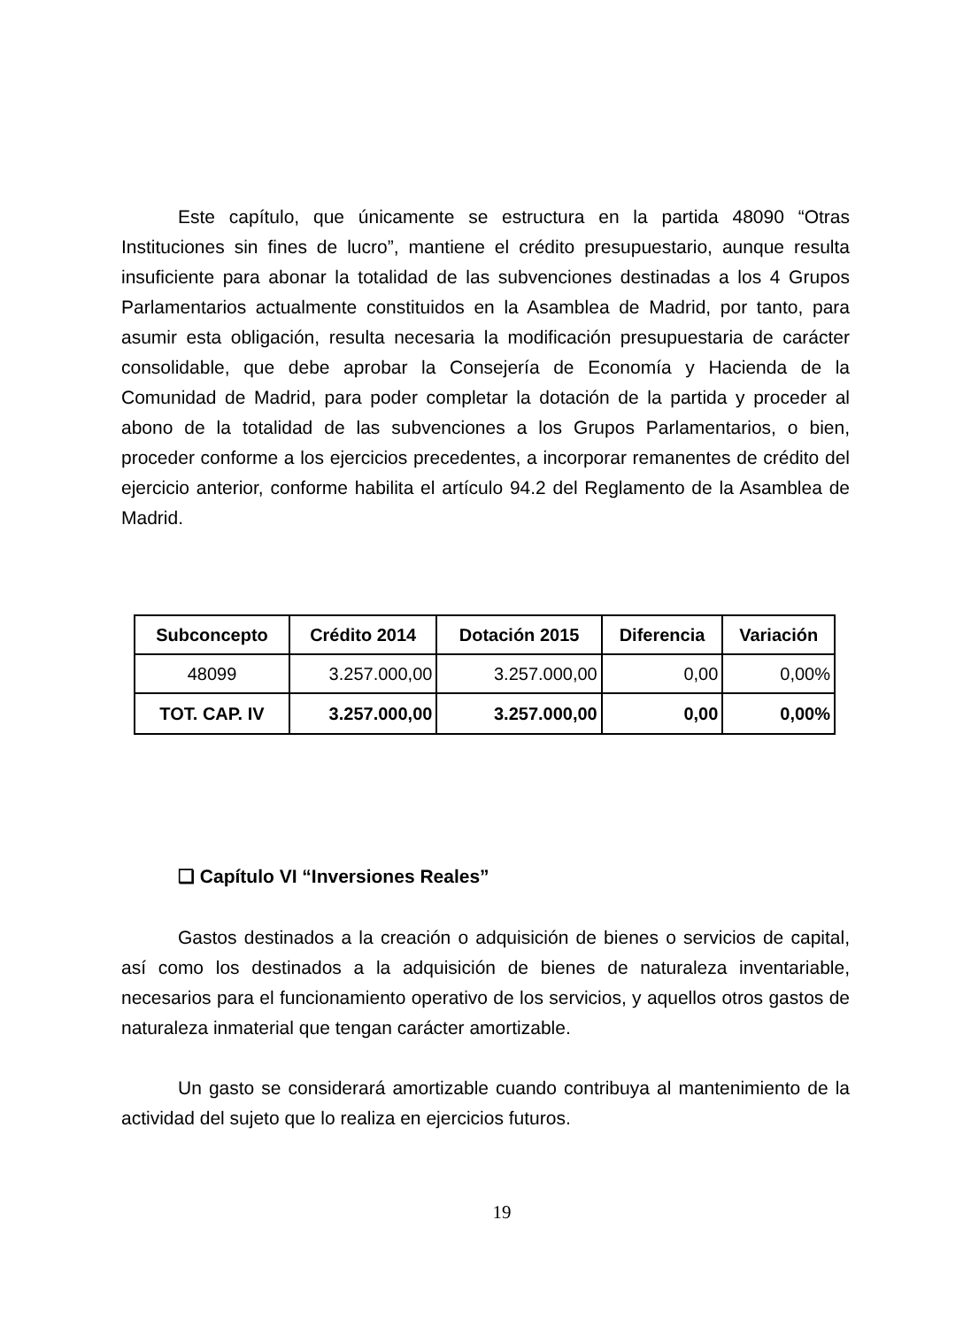Este capítulo, que únicamente se estructura en la partida 48090 “Otras Instituciones sin fines de lucro”, mantiene el crédito presupuestario, aunque resulta insuficiente para abonar la totalidad de las subvenciones destinadas a los 4 Grupos Parlamentarios actualmente constituidos en la Asamblea de Madrid, por tanto, para asumir esta obligación, resulta necesaria la modificación presupuestaria de carácter consolidable, que debe aprobar la Consejería de Economía y Hacienda de la Comunidad de Madrid, para poder completar la dotación de la partida y proceder al abono de la totalidad de las subvenciones a los Grupos Parlamentarios, o bien, proceder conforme a los ejercicios precedentes, a incorporar remanentes de crédito del ejercicio anterior, conforme habilita el artículo 94.2 del Reglamento de la Asamblea de Madrid.
| Subconcepto | Crédito 2014 | Dotación 2015 | Diferencia | Variación |
| --- | --- | --- | --- | --- |
| 48099 | 3.257.000,00 | 3.257.000,00 | 0,00 | 0,00% |
| TOT. CAP. IV | 3.257.000,00 | 3.257.000,00 | 0,00 | 0,00% |
❑ Capítulo VI “Inversiones Reales”
Gastos destinados a la creación o adquisición de bienes o servicios de capital, así como los destinados a la adquisición de bienes de naturaleza inventariable, necesarios para el funcionamiento operativo de los servicios, y aquellos otros gastos de naturaleza inmaterial que tengan carácter amortizable.
Un gasto se considerará amortizable cuando contribuya al mantenimiento de la actividad del sujeto que lo realiza en ejercicios futuros.
19